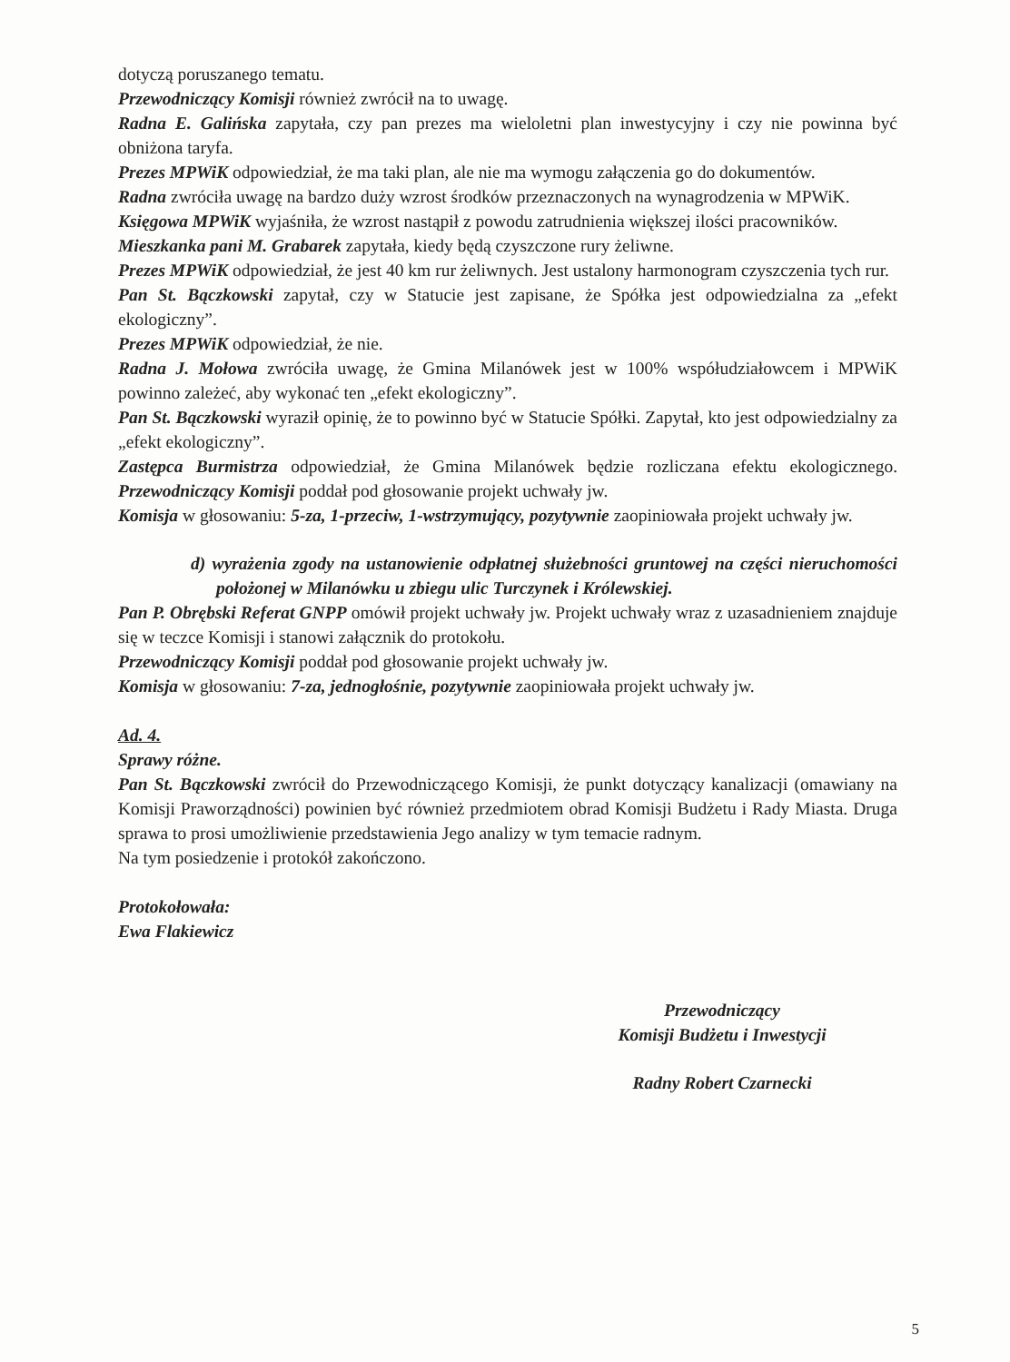dotyczą poruszanego tematu.
Przewodniczący Komisji również zwrócił na to uwagę.
Radna E. Galińska zapytała, czy pan prezes ma wieloletni plan inwestycyjny i czy nie powinna być obniżona taryfa.
Prezes MPWiK odpowiedział, że ma taki plan, ale nie ma wymogu załączenia go do dokumentów.
Radna zwróciła uwagę na bardzo duży wzrost środków przeznaczonych na wynagrodzenia w MPWiK.
Księgowa MPWiK wyjaśniła, że wzrost nastąpił z powodu zatrudnienia większej ilości pracowników.
Mieszkanka pani M. Grabarek zapytała, kiedy będą czyszczone rury żeliwne.
Prezes MPWiK odpowiedział, że jest 40 km rur żeliwnych. Jest ustalony harmonogram czyszczenia tych rur.
Pan St. Bączkowski zapytał, czy w Statucie jest zapisane, że Spółka jest odpowiedzialna za „efekt ekologiczny”.
Prezes MPWiK odpowiedział, że nie.
Radna J. Mołowa zwróciła uwagę, że Gmina Milanówek jest w 100% współudziałowcem i MPWiK powinno zależeć, aby wykonać ten „efekt ekologiczny”.
Pan St. Bączkowski wyraził opinię, że to powinno być w Statucie Spółki. Zapytał, kto jest odpowiedzialny za „efekt ekologiczny”.
Zastępca Burmistrza odpowiedział, że Gmina Milanówek będzie rozliczana efektu ekologicznego. Przewodniczący Komisji poddał pod głosowanie projekt uchwały jw.
Komisja w głosowaniu: 5-za, 1-przeciw, 1-wstrzymujący, pozytywnie zaopiniowała projekt uchwały jw.
d) wyrażenia zgody na ustanowienie odpłatnej służebności gruntowej na części nieruchomości położonej w Milanówku u zbiegu ulic Turczynek i Królewskiej.
Pan P. Obrębski Referat GNPP omówił projekt uchwały jw. Projekt uchwały wraz z uzasadnieniem znajduje się w teczce Komisji i stanowi załącznik do protokołu.
Przewodniczący Komisji poddał pod głosowanie projekt uchwały jw.
Komisja w głosowaniu: 7-za, jednogłośnie, pozytywnie zaopiniowała projekt uchwały jw.
Ad. 4.
Sprawy różne.
Pan St. Bączkowski zwrócił do Przewodniczącego Komisji, że punkt dotyczący kanalizacji (omawiany na Komisji Praworządności) powinien być również przedmiotem obrad Komisji Budżetu i Rady Miasta. Druga sprawa to prosi umożliwienie przedstawienia Jego analizy w tym temacie radnym.
Na tym posiedzenie i protokół zakończono.
Protokołowała:
Ewa Flakiewicz
Przewodniczący
Komisji Budżetu i Inwestycji
Radny Robert Czarnecki
5